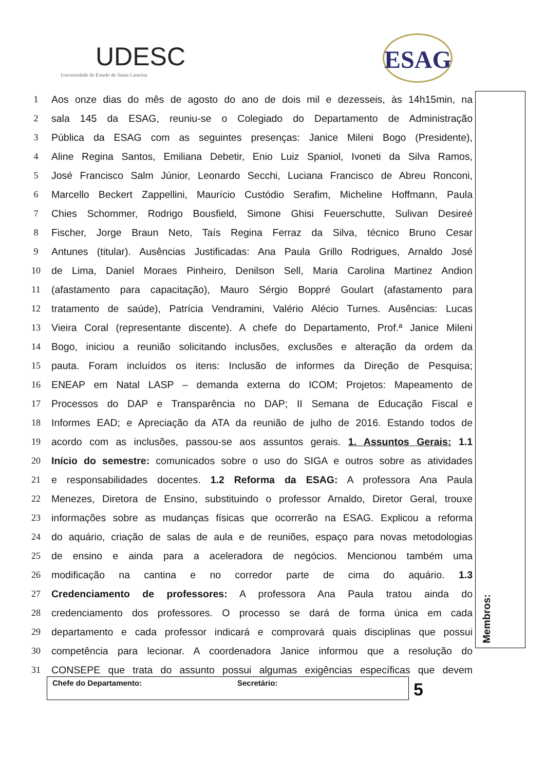UDESC
Universidade do Estado de Santa Catarina
ESAG
1 Aos onze dias do mês de agosto do ano de dois mil e dezesseis, às 14h15min, na
2 sala 145 da ESAG, reuniu-se o Colegiado do Departamento de Administração
3 Pública da ESAG com as seguintes presenças: Janice Mileni Bogo (Presidente),
4 Aline Regina Santos, Emiliana Debetir, Enio Luiz Spaniol, Ivoneti da Silva Ramos,
5 José Francisco Salm Júnior, Leonardo Secchi, Luciana Francisco de Abreu Ronconi,
6 Marcello Beckert Zappellini, Maurício Custódio Serafim, Micheline Hoffmann, Paula
7 Chies Schommer, Rodrigo Bousfield, Simone Ghisi Feuerschutte, Sulivan Desireé
8 Fischer, Jorge Braun Neto, Taís Regina Ferraz da Silva, técnico Bruno Cesar
9 Antunes (titular). Ausências Justificadas: Ana Paula Grillo Rodrigues, Arnaldo José
10 de Lima, Daniel Moraes Pinheiro, Denilson Sell, Maria Carolina Martinez Andion
11 (afastamento para capacitação), Mauro Sérgio Boppré Goulart (afastamento para
12 tratamento de saúde), Patrícia Vendramini, Valério Alécio Turnes. Ausências: Lucas
13 Vieira Coral (representante discente). A chefe do Departamento, Prof.ª Janice Mileni
14 Bogo, iniciou a reunião solicitando inclusões, exclusões e alteração da ordem da
15 pauta. Foram incluídos os itens: Inclusão de informes da Direção de Pesquisa;
16 ENEAP em Natal LASP – demanda externa do ICOM; Projetos: Mapeamento de
17 Processos do DAP e Transparência no DAP; II Semana de Educação Fiscal e
18 Informes EAD; e Apreciação da ATA da reunião de julho de 2016. Estando todos de
19 acordo com as inclusões, passou-se aos assuntos gerais. 1. Assuntos Gerais: 1.1
20 Início do semestre: comunicados sobre o uso do SIGA e outros sobre as atividades
21 e responsabilidades docentes. 1.2 Reforma da ESAG: A professora Ana Paula
22 Menezes, Diretora de Ensino, substituindo o professor Arnaldo, Diretor Geral, trouxe
23 informações sobre as mudanças físicas que ocorrerão na ESAG. Explicou a reforma
24 do aquário, criação de salas de aula e de reuniões, espaço para novas metodologias
25 de ensino e ainda para a aceleradora de negócios. Mencionou também uma
26 modificação na cantina e no corredor parte de cima do aquário. 1.3
27 Credenciamento de professores: A professora Ana Paula tratou ainda do
28 credenciamento dos professores. O processo se dará de forma única em cada
29 departamento e cada professor indicará e comprovará quais disciplinas que possui
30 competência para lecionar. A coordenadora Janice informou que a resolução do
31 CONSEPE que trata do assunto possui algumas exigências específicas que devem
Membros:
Chefe do Departamento: Secretário: 5